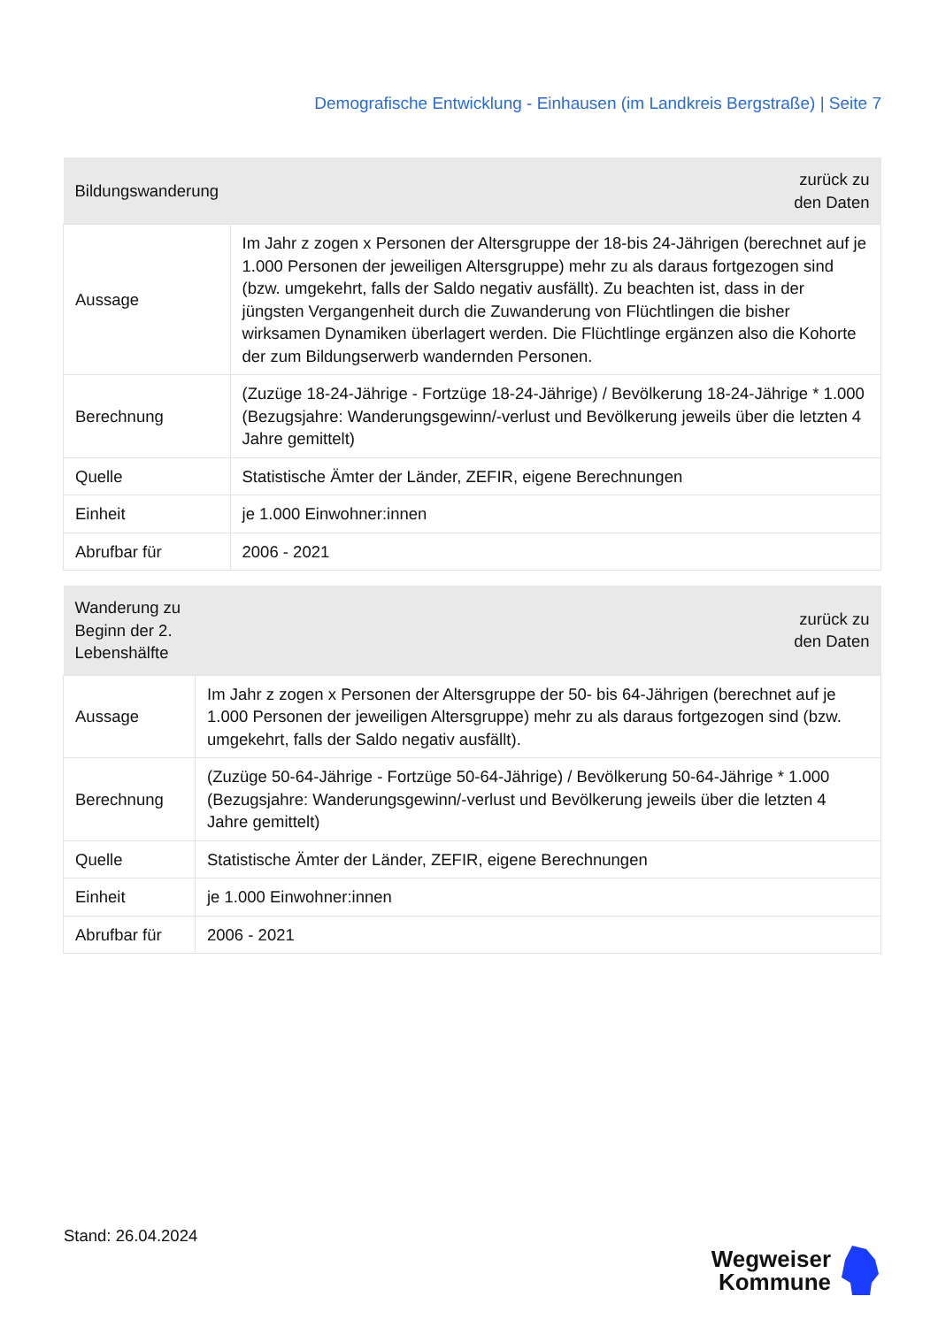Demografische Entwicklung - Einhausen (im Landkreis Bergstraße) | Seite 7
| Bildungswanderung | zurück zu den Daten |
| --- | --- |
| Aussage | Im Jahr z zogen x Personen der Altersgruppe der 18-bis 24-Jährigen (berechnet auf je 1.000 Personen der jeweiligen Altersgruppe) mehr zu als daraus fortgezogen sind (bzw. umgekehrt, falls der Saldo negativ ausfällt). Zu beachten ist, dass in der jüngsten Vergangenheit durch die Zuwanderung von Flüchtlingen die bisher wirksamen Dynamiken überlagert werden. Die Flüchtlinge ergänzen also die Kohorte der zum Bildungserwerb wandernden Personen. |
| Berechnung | (Zuzüge 18-24-Jährige - Fortzüge 18-24-Jährige) / Bevölkerung 18-24-Jährige * 1.000 (Bezugsjahre: Wanderungsgewinn/-verlust und Bevölkerung jeweils über die letzten 4 Jahre gemittelt) |
| Quelle | Statistische Ämter der Länder, ZEFIR, eigene Berechnungen |
| Einheit | je 1.000 Einwohner:innen |
| Abrufbar für | 2006 - 2021 |
| Wanderung zu Beginn der 2. Lebenshälfte | zurück zu den Daten |
| --- | --- |
| Aussage | Im Jahr z zogen x Personen der Altersgruppe der 50- bis 64-Jährigen (berechnet auf je 1.000 Personen der jeweiligen Altersgruppe) mehr zu als daraus fortgezogen sind (bzw. umgekehrt, falls der Saldo negativ ausfällt). |
| Berechnung | (Zuzüge 50-64-Jährige - Fortzüge 50-64-Jährige) / Bevölkerung 50-64-Jährige * 1.000 (Bezugsjahre: Wanderungsgewinn/-verlust und Bevölkerung jeweils über die letzten 4 Jahre gemittelt) |
| Quelle | Statistische Ämter der Länder, ZEFIR, eigene Berechnungen |
| Einheit | je 1.000 Einwohner:innen |
| Abrufbar für | 2006 - 2021 |
Stand: 26.04.2024
Wegweiser
Kommune